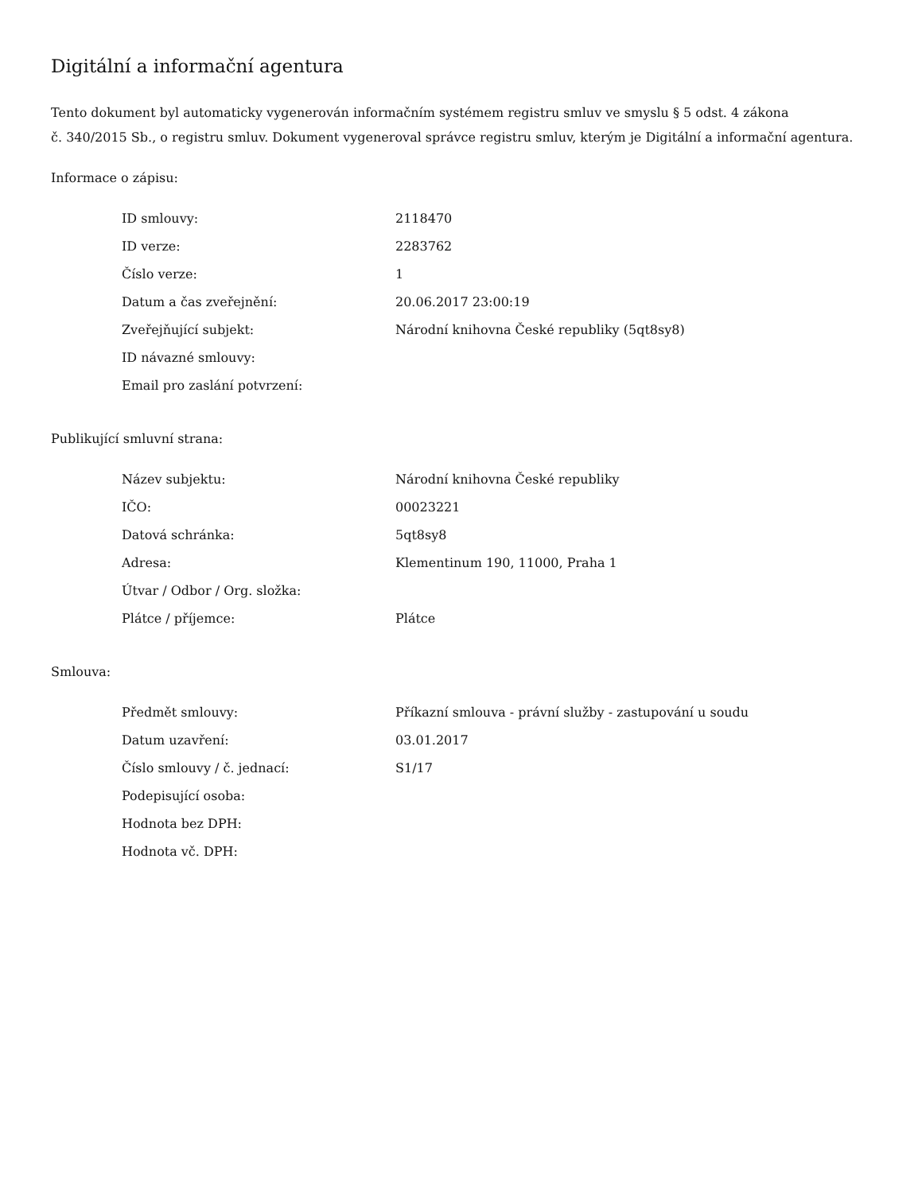Digitální a informační agentura
Tento dokument byl automaticky vygenerován informačním systémem registru smluv ve smyslu § 5 odst. 4 zákona
č. 340/2015 Sb., o registru smluv. Dokument vygeneroval správce registru smluv, kterým je Digitální a informační agentura.
Informace o zápisu:
| ID smlouvy: | 2118470 |
| ID verze: | 2283762 |
| Číslo verze: | 1 |
| Datum a čas zveřejnění: | 20.06.2017 23:00:19 |
| Zveřejňující subjekt: | Národní knihovna České republiky (5qt8sy8) |
| ID návazné smlouvy: | |
| Email pro zaslání potvrzení: | |
Publikující smluvní strana:
| Název subjektu: | Národní knihovna České republiky |
| IČO: | 00023221 |
| Datová schránka: | 5qt8sy8 |
| Adresa: | Klementinum 190, 11000, Praha 1 |
| Útvar / Odbor / Org. složka: | |
| Plátce / příjemce: | Plátce |
Smlouva:
| Předmět smlouvy: | Příkazní smlouva - právní služby - zastupování u soudu |
| Datum uzavření: | 03.01.2017 |
| Číslo smlouvy / č. jednací: | S1/17 |
| Podepisující osoba: | |
| Hodnota bez DPH: | |
| Hodnota vč. DPH: | |